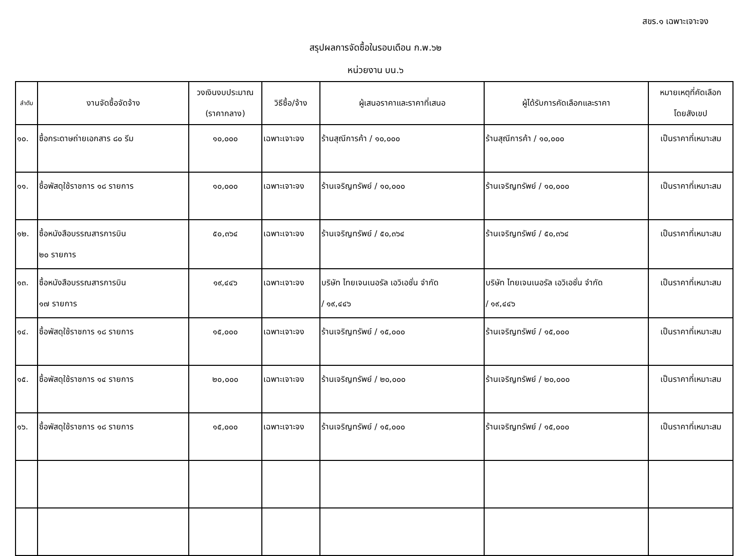สขร.๑ เฉพาะเจาะจง
สรุปผลการจัดซื้อในรอบเดือน ก.พ.๖๒
หน่วยงาน บน.๖
| ลำดับ | งานจัดซื้อจัดจ้าง | วงเงินงบประมาณ (ราคากลาง) | วิธีซื้อ/จ้าง | ผู้เสนอราคาและราคาที่เสนอ | ผู้ได้รับการคัดเลือกและราคา | หมายเหตุที่คัดเลือก โดยสังเขป |
| --- | --- | --- | --- | --- | --- | --- |
| ๑๐. | ซื้อกระดาษถ่ายเอกสาร ๘๐ รีม | ๑๐,๐๐๐ | เฉพาะเจาะจง | ร้านสุณีการค้า / ๑๐,๐๐๐ | ร้านสุณีการค้า / ๑๐,๐๐๐ | เป็นราคาที่เหมาะสม |
| ๑๑. | ซื้อพัสดุใช้ราชการ ๑๘ รายการ | ๑๐,๐๐๐ | เฉพาะเจาะจง | ร้านเจริญทรัพย์ / ๑๐,๐๐๐ | ร้านเจริญทรัพย์ / ๑๐,๐๐๐ | เป็นราคาที่เหมาะสม |
| ๑๒. | ซื้อหนังสือบรรณสารการบิน ๒๐ รายการ | ๕๐,๓๖๔ | เฉพาะเจาะจง | ร้านเจริญทรัพย์ / ๕๐,๓๖๔ | ร้านเจริญทรัพย์ / ๕๐,๓๖๔ | เป็นราคาที่เหมาะสม |
| ๑๓. | ซื้อหนังสือบรรณสารการบิน ๑๗ รายการ | ๑๙,๔๔๖ | เฉพาะเจาะจง | บริษัท ไทยเจนเนอรัล เอวิเอชั่น จำกัด / ๑๙,๔๔๖ | บริษัท ไทยเจนเนอรัล เอวิเอชั่น จำกัด / ๑๙,๔๔๖ | เป็นราคาที่เหมาะสม |
| ๑๔. | ซื้อพัสดุใช้ราชการ ๑๘ รายการ | ๑๕,๐๐๐ | เฉพาะเจาะจง | ร้านเจริญทรัพย์ / ๑๕,๐๐๐ | ร้านเจริญทรัพย์ / ๑๕,๐๐๐ | เป็นราคาที่เหมาะสม |
| ๑๕. | ซื้อพัสดุใช้ราชการ ๑๔ รายการ | ๒๐,๐๐๐ | เฉพาะเจาะจง | ร้านเจริญทรัพย์ / ๒๐,๐๐๐ | ร้านเจริญทรัพย์ / ๒๐,๐๐๐ | เป็นราคาที่เหมาะสม |
| ๑๖. | ซื้อพัสดุใช้ราชการ ๑๘ รายการ | ๑๕,๐๐๐ | เฉพาะเจาะจง | ร้านเจริญทรัพย์ / ๑๕,๐๐๐ | ร้านเจริญทรัพย์ / ๑๕,๐๐๐ | เป็นราคาที่เหมาะสม |